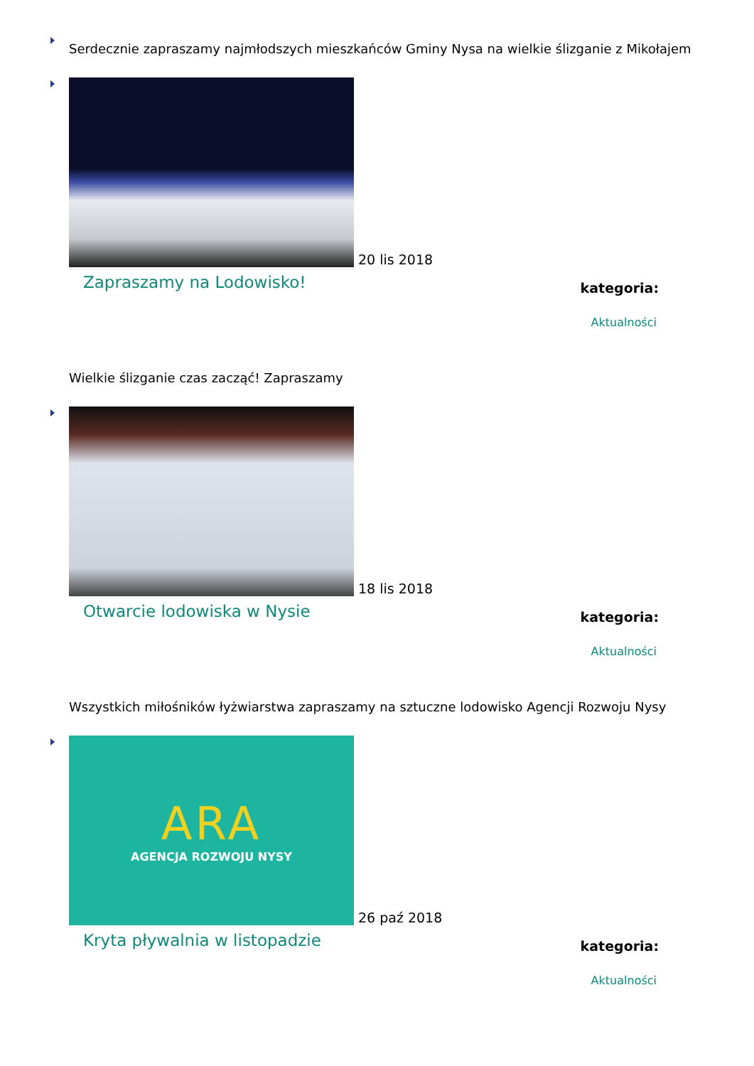Serdecznie zapraszamy najmłodszych mieszkańców Gminy Nysa na wielkie ślizganie z Mikołajem
20 lis 2018
Zapraszamy na Lodowisko!
kategoria:
Aktualności
Wielkie ślizganie czas zacząć! Zapraszamy
18 lis 2018
Otwarcie lodowiska w Nysie
kategoria:
Aktualności
Wszystkich miłośników łyżwiarstwa zapraszamy na sztuczne lodowisko Agencji Rozwoju Nysy
ARA
AGENCJA ROZWOJU NYSY
26 paź 2018
Kryta pływalnia w listopadzie
kategoria:
Aktualności